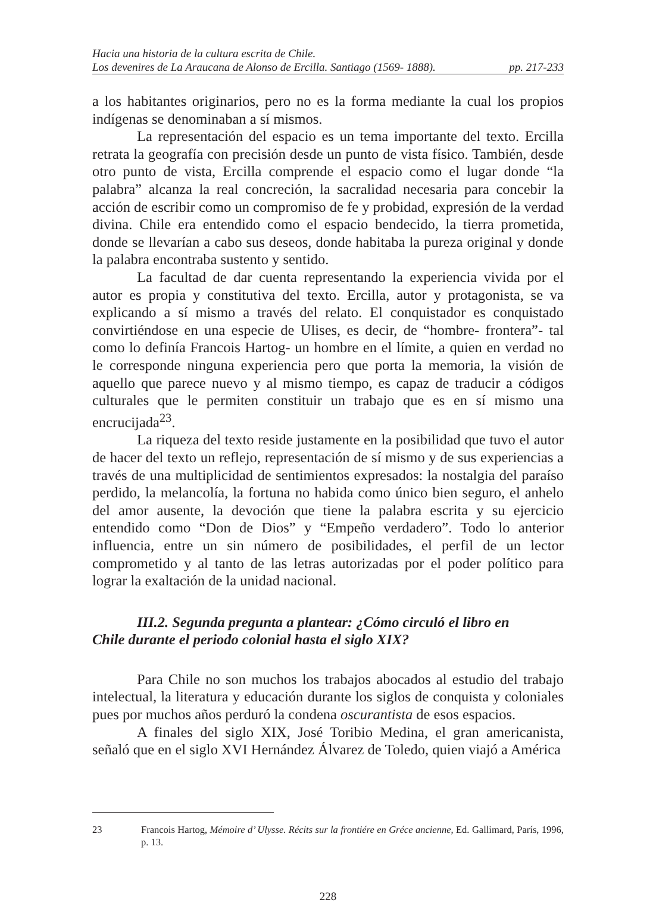Hacia una historia de la cultura escrita de Chile.
Los devenires de La Araucana de Alonso de Ercilla. Santiago (1569- 1888). pp. 217-233
a los habitantes originarios, pero no es la forma mediante la cual los propios indígenas se denominaban a sí mismos.
La representación del espacio es un tema importante del texto. Ercilla retrata la geografía con precisión desde un punto de vista físico. También, desde otro punto de vista, Ercilla comprende el espacio como el lugar donde “la palabra” alcanza la real concreción, la sacralidad necesaria para concebir la acción de escribir como un compromiso de fe y probidad, expresión de la verdad divina. Chile era entendido como el espacio bendecido, la tierra prometida, donde se llevarían a cabo sus deseos, donde habitaba la pureza original y donde la palabra encontraba sustento y sentido.
La facultad de dar cuenta representando la experiencia vivida por el autor es propia y constitutiva del texto. Ercilla, autor y protagonista, se va explicando a sí mismo a través del relato. El conquistador es conquistado convirtiéndose en una especie de Ulises, es decir, de “hombre- frontera”- tal como lo definía Francois Hartog- un hombre en el límite, a quien en verdad no le corresponde ninguna experiencia pero que porta la memoria, la visión de aquello que parece nuevo y al mismo tiempo, es capaz de traducir a códigos culturales que le permiten constituir un trabajo que es en sí mismo una encrucijada<sup>23</sup>.
La riqueza del texto reside justamente en la posibilidad que tuvo el autor de hacer del texto un reflejo, representación de sí mismo y de sus experiencias a través de una multiplicidad de sentimientos expresados: la nostalgia del paraíso perdido, la melancolía, la fortuna no habida como único bien seguro, el anhelo del amor ausente, la devoción que tiene la palabra escrita y su ejercicio entendido como “Don de Dios” y “Empeño verdadero”. Todo lo anterior influencia, entre un sin número de posibilidades, el perfil de un lector comprometido y al tanto de las letras autorizadas por el poder político para lograr la exaltación de la unidad nacional.
III.2. Segunda pregunta a plantear: ¿Cómo circuló el libro en
Chile durante el periodo colonial hasta el siglo XIX?
Para Chile no son muchos los trabajos abocados al estudio del trabajo intelectual, la literatura y educación durante los siglos de conquista y coloniales pues por muchos años perduró la condena oscurantista de esos espacios.
A finales del siglo XIX, José Toribio Medina, el gran americanista, señaló que en el siglo XVI Hernández Álvarez de Toledo, quien viajó a América
23 Francois Hartog, Mémoire d’ Ulysse. Récits sur la frontiére en Gréce ancienne, Ed. Gallimard, París, 1996, p. 13.
228